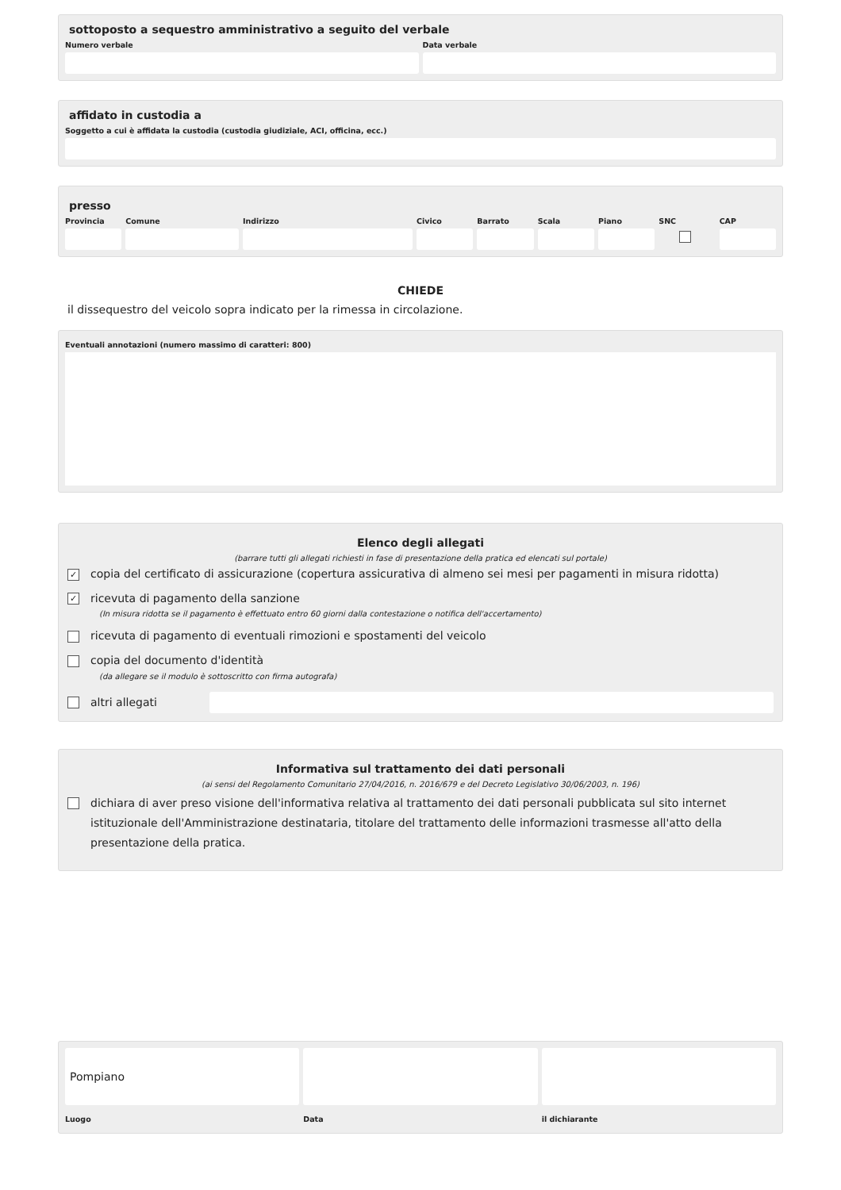sottoposto a sequestro amministrativo a seguito del verbale
Numero verbale Data verbale
affidato in custodia a
Soggetto a cui è affidata la custodia (custodia giudiziale, ACI, officina, ecc.)
presso
Provincia Comune Indirizzo Civico Barrato Scala Piano SNC CAP
CHIEDE
il dissequestro del veicolo sopra indicato per la rimessa in circolazione.
Eventuali annotazioni (numero massimo di caratteri: 800)
Elenco degli allegati
(barrare tutti gli allegati richiesti in fase di presentazione della pratica ed elencati sul portale)
✓ copia del certificato di assicurazione (copertura assicurativa di almeno sei mesi per pagamenti in misura ridotta)
✓ ricevuta di pagamento della sanzione
(In misura ridotta se il pagamento è effettuato entro 60 giorni dalla contestazione o notifica dell'accertamento)
ricevuta di pagamento di eventuali rimozioni e spostamenti del veicolo
copia del documento d'identità
(da allegare se il modulo è sottoscritto con firma autografa)
altri allegati
Informativa sul trattamento dei dati personali
(ai sensi del Regolamento Comunitario 27/04/2016, n. 2016/679 e del Decreto Legislativo 30/06/2003, n. 196)
dichiara di aver preso visione dell'informativa relativa al trattamento dei dati personali pubblicata sul sito internet istituzionale dell'Amministrazione destinataria, titolare del trattamento delle informazioni trasmesse all'atto della presentazione della pratica.
Pompiano
Luogo
Data il dichiarante